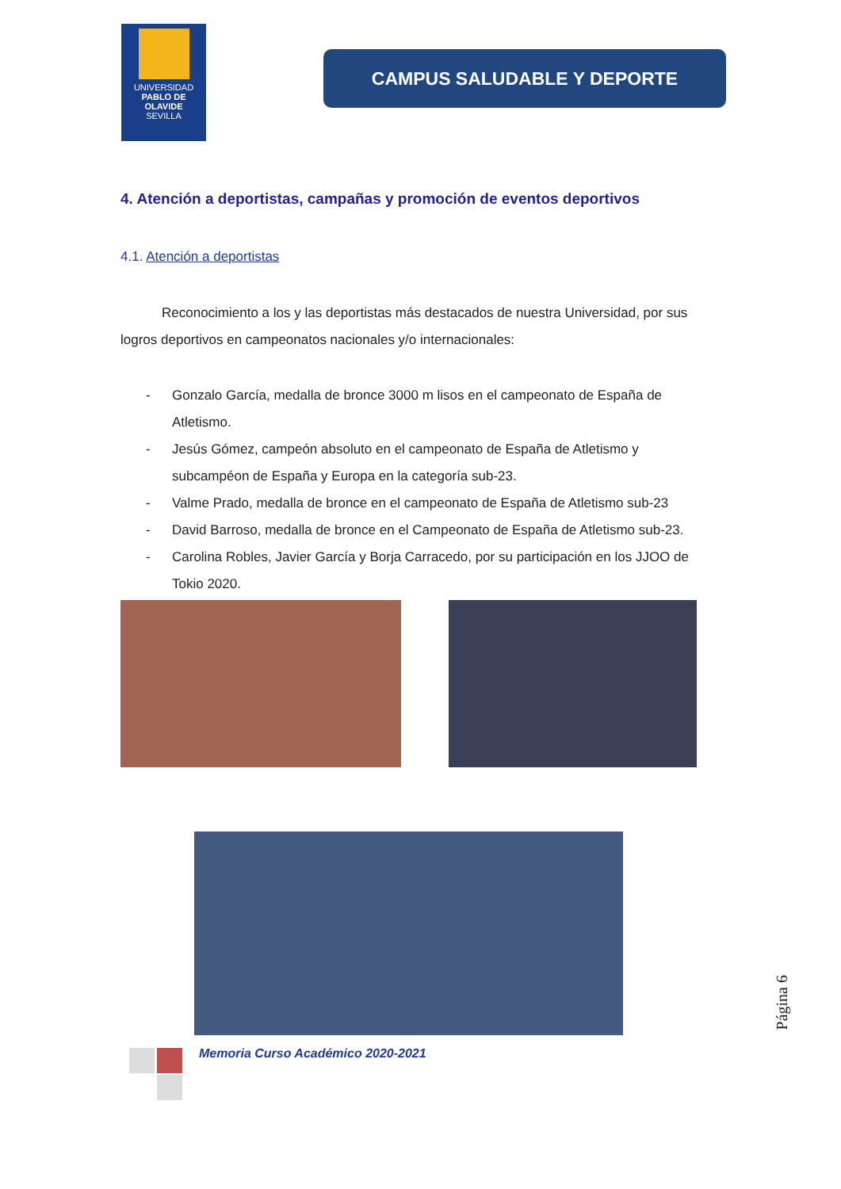UNIVERSIDAD
PABLO DE OLAVIDE
SEVILLA
CAMPUS SALUDABLE Y DEPORTE
4. Atención a deportistas, campañas y promoción de eventos deportivos
4.1. Atención a deportistas
Reconocimiento a los y las deportistas más destacados de nuestra Universidad, por sus logros deportivos en campeonatos nacionales y/o internacionales:
- Gonzalo García, medalla de bronce 3000 m lisos en el campeonato de España de Atletismo.
- Jesús Gómez, campeón absoluto en el campeonato de España de Atletismo y subcampéon de España y Europa en la categoría sub-23.
- Valme Prado, medalla de bronce en el campeonato de España de Atletismo sub-23
- David Barroso, medalla de bronce en el Campeonato de España de Atletismo sub-23.
- Carolina Robles, Javier García y Borja Carracedo, por su participación en los JJOO de Tokio 2020.
Memoria Curso Académico 2020-2021
Página 6